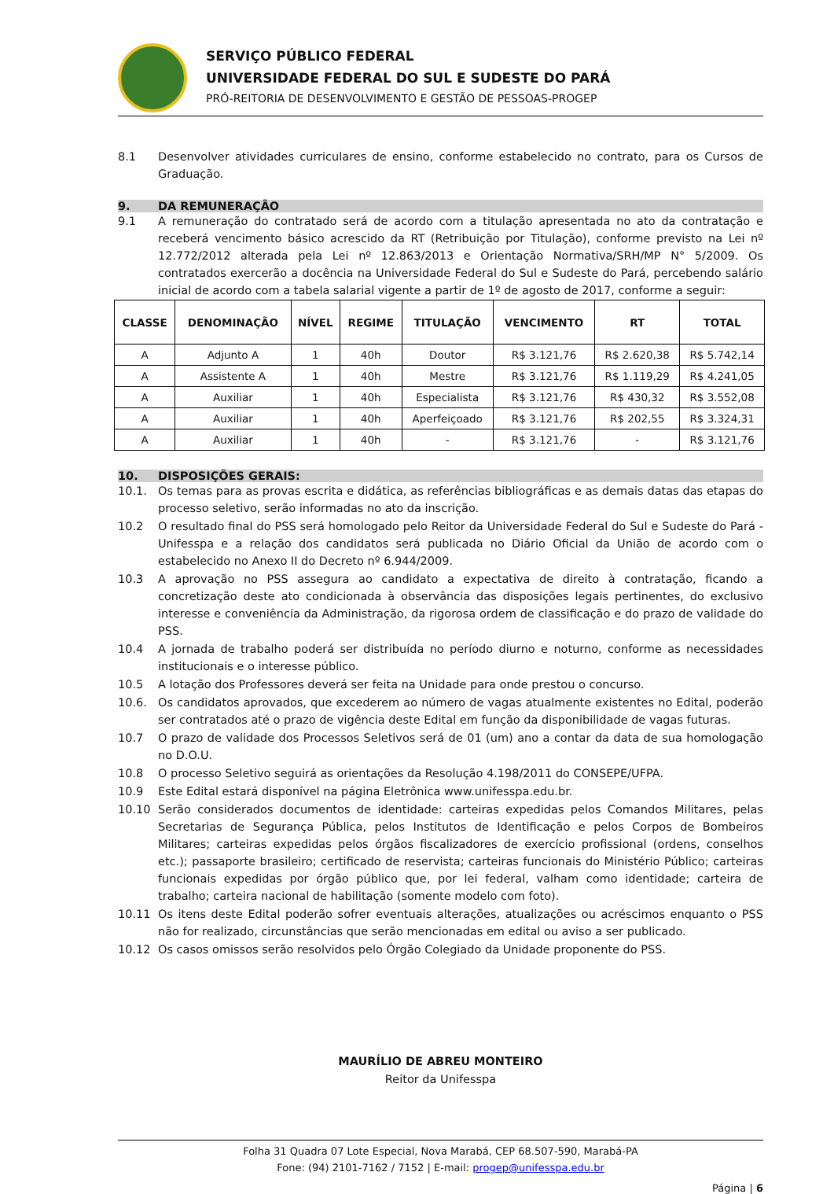SERVIÇO PÚBLICO FEDERAL
UNIVERSIDADE FEDERAL DO SUL E SUDESTE DO PARÁ
PRÓ-REITORIA DE DESENVOLVIMENTO E GESTÃO DE PESSOAS-PROGEP
8.1 Desenvolver atividades curriculares de ensino, conforme estabelecido no contrato, para os Cursos de Graduação.
9. DA REMUNERAÇÃO
9.1 A remuneração do contratado será de acordo com a titulação apresentada no ato da contratação e receberá vencimento básico acrescido da RT (Retribuição por Titulação), conforme previsto na Lei nº 12.772/2012 alterada pela Lei nº 12.863/2013 e Orientação Normativa/SRH/MP N° 5/2009. Os contratados exercerão a docência na Universidade Federal do Sul e Sudeste do Pará, percebendo salário inicial de acordo com a tabela salarial vigente a partir de 1º de agosto de 2017, conforme a seguir:
| CLASSE | DENOMINAÇÃO | NÍVEL | REGIME | TITULAÇÃO | VENCIMENTO | RT | TOTAL |
| --- | --- | --- | --- | --- | --- | --- | --- |
| A | Adjunto A | 1 | 40h | Doutor | R$ 3.121,76 | R$ 2.620,38 | R$ 5.742,14 |
| A | Assistente A | 1 | 40h | Mestre | R$ 3.121,76 | R$ 1.119,29 | R$ 4.241,05 |
| A | Auxiliar | 1 | 40h | Especialista | R$ 3.121,76 | R$ 430,32 | R$ 3.552,08 |
| A | Auxiliar | 1 | 40h | Aperfeiçoado | R$ 3.121,76 | R$ 202,55 | R$ 3.324,31 |
| A | Auxiliar | 1 | 40h | - | R$ 3.121,76 | - | R$ 3.121,76 |
10. DISPOSIÇÕES GERAIS:
10.1. Os temas para as provas escrita e didática, as referências bibliográficas e as demais datas das etapas do processo seletivo, serão informadas no ato da inscrição.
10.2 O resultado final do PSS será homologado pelo Reitor da Universidade Federal do Sul e Sudeste do Pará - Unifesspa e a relação dos candidatos será publicada no Diário Oficial da União de acordo com o estabelecido no Anexo II do Decreto nº 6.944/2009.
10.3 A aprovação no PSS assegura ao candidato a expectativa de direito à contratação, ficando a concretização deste ato condicionada à observância das disposições legais pertinentes, do exclusivo interesse e conveniência da Administração, da rigorosa ordem de classificação e do prazo de validade do PSS.
10.4 A jornada de trabalho poderá ser distribuída no período diurno e noturno, conforme as necessidades institucionais e o interesse público.
10.5 A lotação dos Professores deverá ser feita na Unidade para onde prestou o concurso.
10.6. Os candidatos aprovados, que excederem ao número de vagas atualmente existentes no Edital, poderão ser contratados até o prazo de vigência deste Edital em função da disponibilidade de vagas futuras.
10.7 O prazo de validade dos Processos Seletivos será de 01 (um) ano a contar da data de sua homologação no D.O.U.
10.8 O processo Seletivo seguirá as orientações da Resolução 4.198/2011 do CONSEPE/UFPA.
10.9 Este Edital estará disponível na página Eletrônica www.unifesspa.edu.br.
10.10 Serão considerados documentos de identidade: carteiras expedidas pelos Comandos Militares, pelas Secretarias de Segurança Pública, pelos Institutos de Identificação e pelos Corpos de Bombeiros Militares; carteiras expedidas pelos órgãos fiscalizadores de exercício profissional (ordens, conselhos etc.); passaporte brasileiro; certificado de reservista; carteiras funcionais do Ministério Público; carteiras funcionais expedidas por órgão público que, por lei federal, valham como identidade; carteira de trabalho; carteira nacional de habilitação (somente modelo com foto).
10.11 Os itens deste Edital poderão sofrer eventuais alterações, atualizações ou acréscimos enquanto o PSS não for realizado, circunstâncias que serão mencionadas em edital ou aviso a ser publicado.
10.12 Os casos omissos serão resolvidos pelo Órgão Colegiado da Unidade proponente do PSS.
MAURÍLIO DE ABREU MONTEIRO
Reitor da Unifesspa
Folha 31 Quadra 07 Lote Especial, Nova Marabá, CEP 68.507-590, Marabá-PA
Fone: (94) 2101-7162 / 7152 | E-mail: progep@unifesspa.edu.br
Página | 6